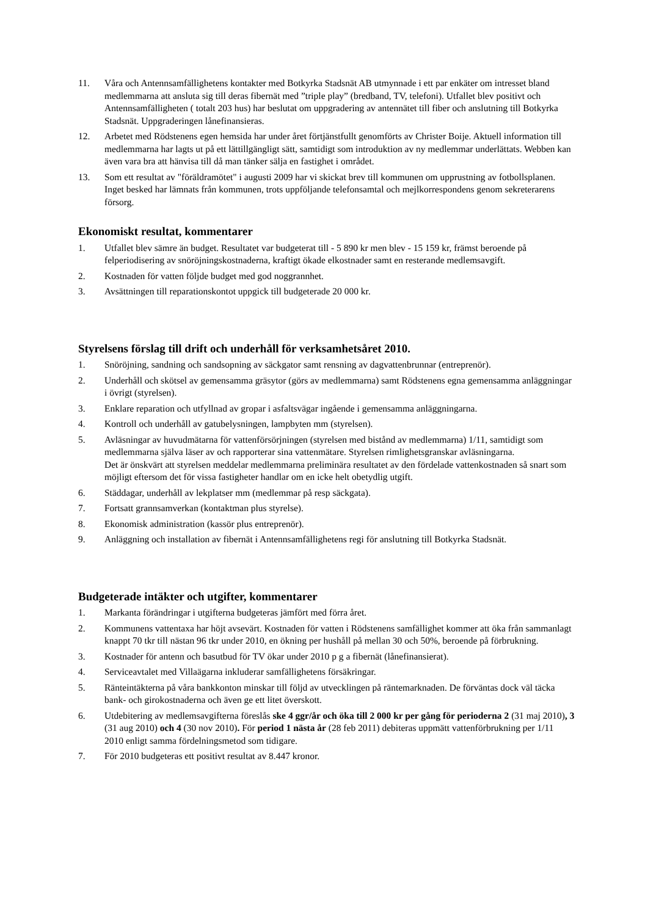11. Våra och Antennsamfällighetens kontakter med Botkyrka Stadsnät AB utmynnade i ett par enkäter om intresset bland medlemmarna att ansluta sig till deras fibernät med ”triple play” (bredband, TV, telefoni). Utfallet blev positivt och Antennsamfälligheten ( totalt 203 hus) har beslutat om uppgradering av antennätet till fiber och anslutning till Botkyrka Stadsnät. Uppgraderingen lånefinansieras.
12. Arbetet med Rödstenens egen hemsida har under året förtjänstfullt genomförts av Christer Boije. Aktuell information till medlemmarna har lagts ut på ett lättillgängligt sätt, samtidigt som introduktion av ny medlemmar underlättats. Webben kan även vara bra att hänvisa till då man tänker sälja en fastighet i området.
13. Som ett resultat av "föräldramötet" i augusti 2009 har vi skickat brev till kommunen om upprustning av fotbollsplanen. Inget besked har lämnats från kommunen, trots uppföljande telefonsamtal och mejlkorrespondens genom sekreterarens försorg.
Ekonomiskt resultat, kommentarer
1. Utfallet blev sämre än budget. Resultatet var budgeterat till - 5 890 kr men blev - 15 159 kr, främst beroende på felperiodisering av snöröjningskostnaderna, kraftigt ökade elkostnader samt en resterande medlemsavgift.
2. Kostnaden för vatten följde budget med god noggrannhet.
3. Avsättningen till reparationskontot uppgick till budgeterade 20 000 kr.
Styrelsens förslag till drift och underhåll för verksamhetsåret 2010.
1. Snöröjning, sandning och sandsopning av säckgator samt rensning av dagvattenbrunnar (entreprenör).
2. Underhåll och skötsel av gemensamma gräsytor (görs av medlemmarna) samt Rödstenens egna gemensamma anläggningar i övrigt (styrelsen).
3. Enklare reparation och utfyllnad av gropar i asfaltsvägar ingående i gemensamma anläggningarna.
4. Kontroll och underhåll av gatubelysningen, lampbyten mm (styrelsen).
5. Avläsningar av huvudmätarna för vattenförsörjningen (styrelsen med bistånd av medlemmarna) 1/11, samtidigt som medlemmarna själva läser av och rapporterar sina vattenmätare. Styrelsen rimlighetsgranskar avläsningarna.
Det är önskvärt att styrelsen meddelar medlemmarna preliminära resultatet av den fördelade vattenkostnaden så snart som möjligt eftersom det för vissa fastigheter handlar om en icke helt obetydlig utgift.
6. Städdagar, underhåll av lekplatser mm (medlemmar på resp säckgata).
7. Fortsatt grannsamverkan (kontaktman plus styrelse).
8. Ekonomisk administration (kassör plus entreprenör).
9. Anläggning och installation av fibernät i Antennsamfällighetens regi för anslutning till Botkyrka Stadsnät.
Budgeterade intäkter och utgifter, kommentarer
1. Markanta förändringar i utgifterna budgeteras jämfört med förra året.
2. Kommunens vattentaxa har höjt avsevärt. Kostnaden för vatten i Rödstenens samfällighet kommer att öka från sammanlagt knappt 70 tkr till nästan 96 tkr under 2010, en ökning per hushåll på mellan 30 och 50%, beroende på förbrukning.
3. Kostnader för antenn och basutbud för TV ökar under 2010 p g a fibernät (lånefinansierat).
4. Serviceavtalet med Villaägarna inkluderar samfällighetens försäkringar.
5. Ränteintäkterna på våra bankkonton minskar till följd av utvecklingen på räntemarknaden. De förväntas dock väl täcka bank- och girokostnaderna och även ge ett litet överskott.
6. Utdebitering av medlemsavgifterna föreslås ske 4 ggr/år och öka till 2 000 kr per gång för perioderna 2 (31 maj 2010), 3 (31 aug 2010) och 4 (30 nov 2010). För period 1 nästa år (28 feb 2011) debiteras uppmätt vattenförbrukning per 1/11 2010 enligt samma fördelningsmetod som tidigare.
7. För 2010 budgeteras ett positivt resultat av 8.447 kronor.